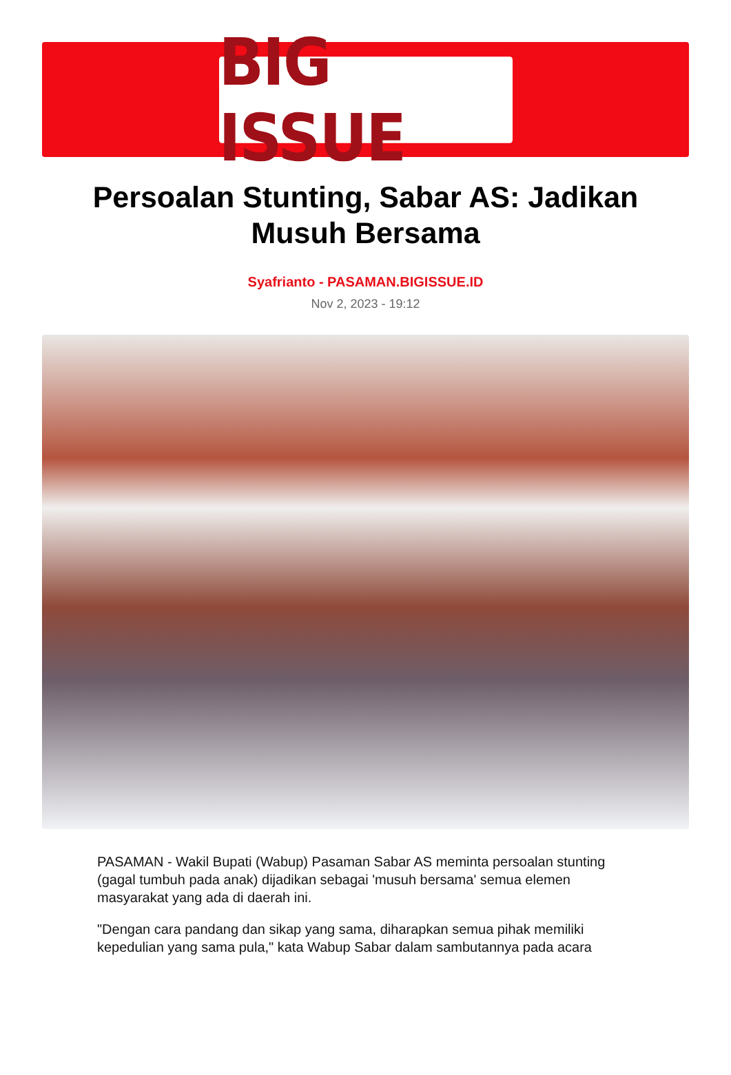BIG ISSUE
Persoalan Stunting, Sabar AS: Jadikan Musuh Bersama
Syafrianto - PASAMAN.BIGISSUE.ID
Nov 2, 2023 - 19:12
PASAMAN - Wakil Bupati (Wabup) Pasaman Sabar AS meminta persoalan stunting (gagal tumbuh pada anak) dijadikan sebagai 'musuh bersama' semua elemen masyarakat yang ada di daerah ini.
"Dengan cara pandang dan sikap yang sama, diharapkan semua pihak memiliki kepedulian yang sama pula," kata Wabup Sabar dalam sambutannya pada acara